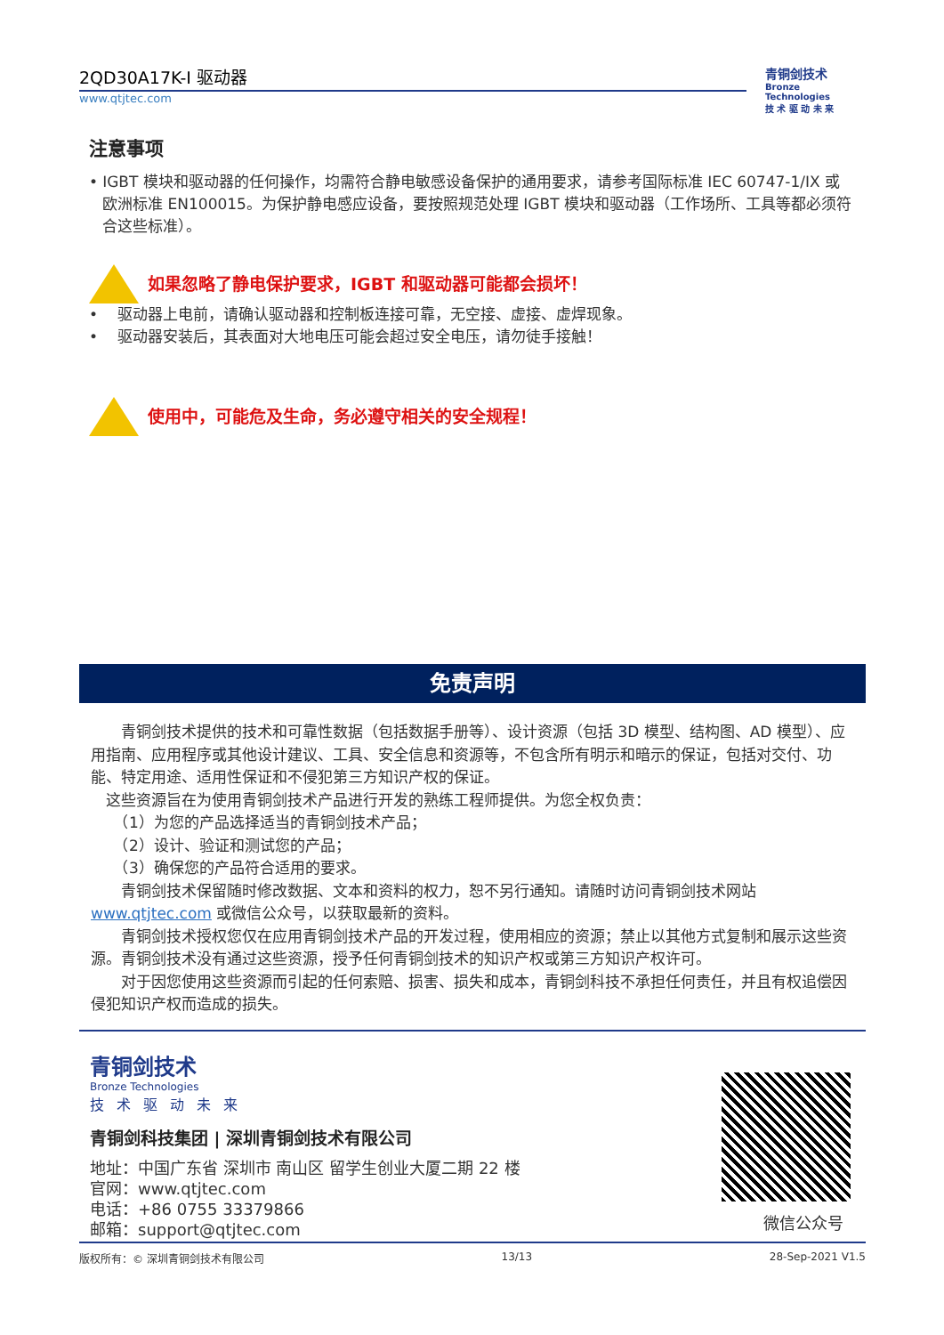2QD30A17K-I 驱动器
www.qtjtec.com
青铜剑技术
Bronze Technologies
技 术 驱 动 未 来
注意事项
• IGBT 模块和驱动器的任何操作，均需符合静电敏感设备保护的通用要求，请参考国际标准 IEC 60747-1/IX 或欧洲标准 EN100015。为保护静电感应设备，要按照规范处理 IGBT 模块和驱动器（工作场所、工具等都必须符合这些标准）。
如果忽略了静电保护要求，IGBT 和驱动器可能都会损坏！
• 驱动器上电前，请确认驱动器和控制板连接可靠，无空接、虚接、虚焊现象。
• 驱动器安装后，其表面对大地电压可能会超过安全电压，请勿徒手接触！
使用中，可能危及生命，务必遵守相关的安全规程！
免责声明
　　青铜剑技术提供的技术和可靠性数据（包括数据手册等）、设计资源（包括 3D 模型、结构图、AD 模型）、应用指南、应用程序或其他设计建议、工具、安全信息和资源等，不包含所有明示和暗示的保证，包括对交付、功能、特定用途、适用性保证和不侵犯第三方知识产权的保证。
　这些资源旨在为使用青铜剑技术产品进行开发的熟练工程师提供。为您全权负责：
　　（1）为您的产品选择适当的青铜剑技术产品；
　　（2）设计、验证和测试您的产品；
　　（3）确保您的产品符合适用的要求。
　　青铜剑技术保留随时修改数据、文本和资料的权力，恕不另行通知。请随时访问青铜剑技术网站 www.qtjtec.com 或微信公众号，以获取最新的资料。
　　青铜剑技术授权您仅在应用青铜剑技术产品的开发过程，使用相应的资源；禁止以其他方式复制和展示这些资源。青铜剑技术没有通过这些资源，授予任何青铜剑技术的知识产权或第三方知识产权许可。
　　对于因您使用这些资源而引起的任何索赔、损害、损失和成本，青铜剑科技不承担任何责任，并且有权追偿因侵犯知识产权而造成的损失。
青铜剑技术
Bronze Technologies
技术驱动未来
青铜剑科技集团 | 深圳青铜剑技术有限公司
地址：中国广东省 深圳市 南山区 留学生创业大厦二期 22 楼
官网：www.qtjtec.com
电话：+86 0755 33379866
邮箱：support@qtjtec.com
微信公众号
版权所有：© 深圳青铜剑技术有限公司 13/13 28-Sep-2021 V1.5